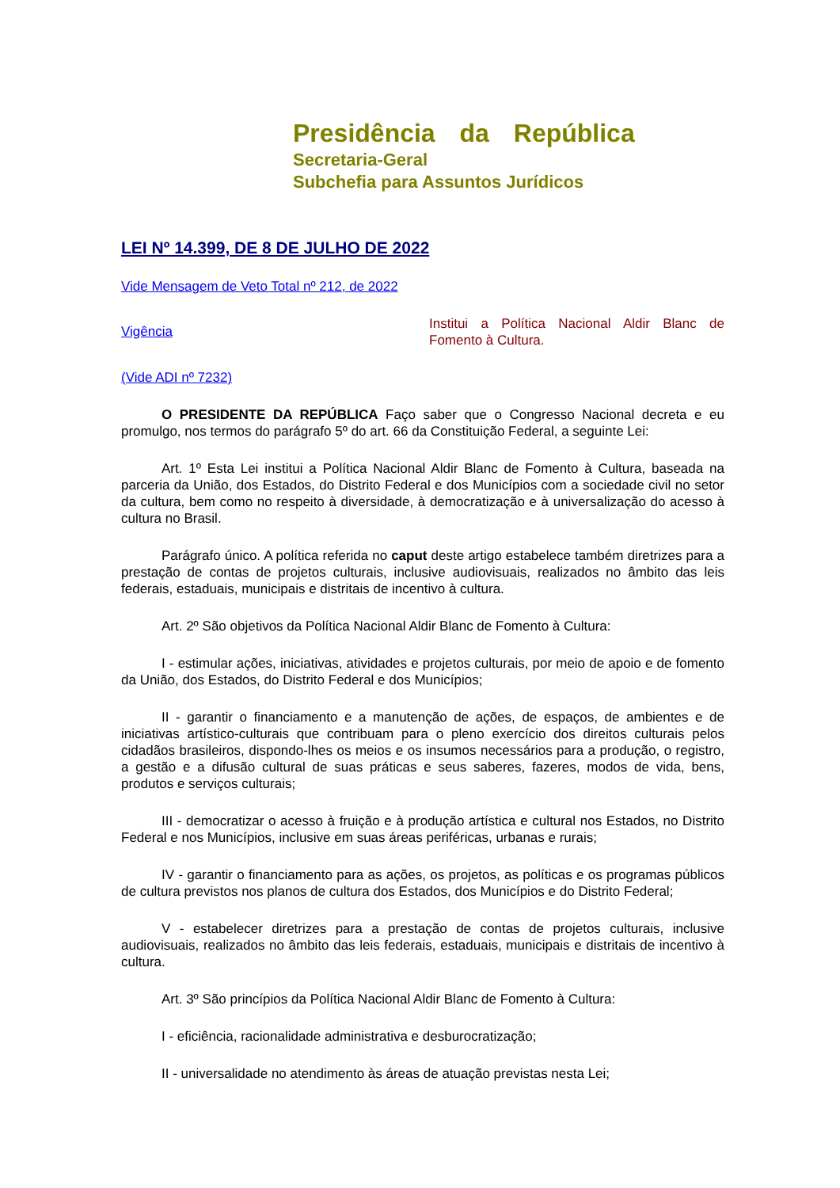Presidência da República
Secretaria-Geral
Subchefia para Assuntos Jurídicos
LEI Nº 14.399, DE 8 DE JULHO DE 2022
Vide Mensagem de Veto Total nº 212, de 2022
Vigência
Institui a Política Nacional Aldir Blanc de Fomento à Cultura.
(Vide ADI nº 7232)
O PRESIDENTE DA REPÚBLICA Faço saber que o Congresso Nacional decreta e eu promulgo, nos termos do parágrafo 5º do art. 66 da Constituição Federal, a seguinte Lei:
Art. 1º Esta Lei institui a Política Nacional Aldir Blanc de Fomento à Cultura, baseada na parceria da União, dos Estados, do Distrito Federal e dos Municípios com a sociedade civil no setor da cultura, bem como no respeito à diversidade, à democratização e à universalização do acesso à cultura no Brasil.
Parágrafo único. A política referida no caput deste artigo estabelece também diretrizes para a prestação de contas de projetos culturais, inclusive audiovisuais, realizados no âmbito das leis federais, estaduais, municipais e distritais de incentivo à cultura.
Art. 2º São objetivos da Política Nacional Aldir Blanc de Fomento à Cultura:
I - estimular ações, iniciativas, atividades e projetos culturais, por meio de apoio e de fomento da União, dos Estados, do Distrito Federal e dos Municípios;
II - garantir o financiamento e a manutenção de ações, de espaços, de ambientes e de iniciativas artístico-culturais que contribuam para o pleno exercício dos direitos culturais pelos cidadãos brasileiros, dispondo-lhes os meios e os insumos necessários para a produção, o registro, a gestão e a difusão cultural de suas práticas e seus saberes, fazeres, modos de vida, bens, produtos e serviços culturais;
III - democratizar o acesso à fruição e à produção artística e cultural nos Estados, no Distrito Federal e nos Municípios, inclusive em suas áreas periféricas, urbanas e rurais;
IV - garantir o financiamento para as ações, os projetos, as políticas e os programas públicos de cultura previstos nos planos de cultura dos Estados, dos Municípios e do Distrito Federal;
V - estabelecer diretrizes para a prestação de contas de projetos culturais, inclusive audiovisuais, realizados no âmbito das leis federais, estaduais, municipais e distritais de incentivo à cultura.
Art. 3º São princípios da Política Nacional Aldir Blanc de Fomento à Cultura:
I - eficiência, racionalidade administrativa e desburocratização;
II - universalidade no atendimento às áreas de atuação previstas nesta Lei;